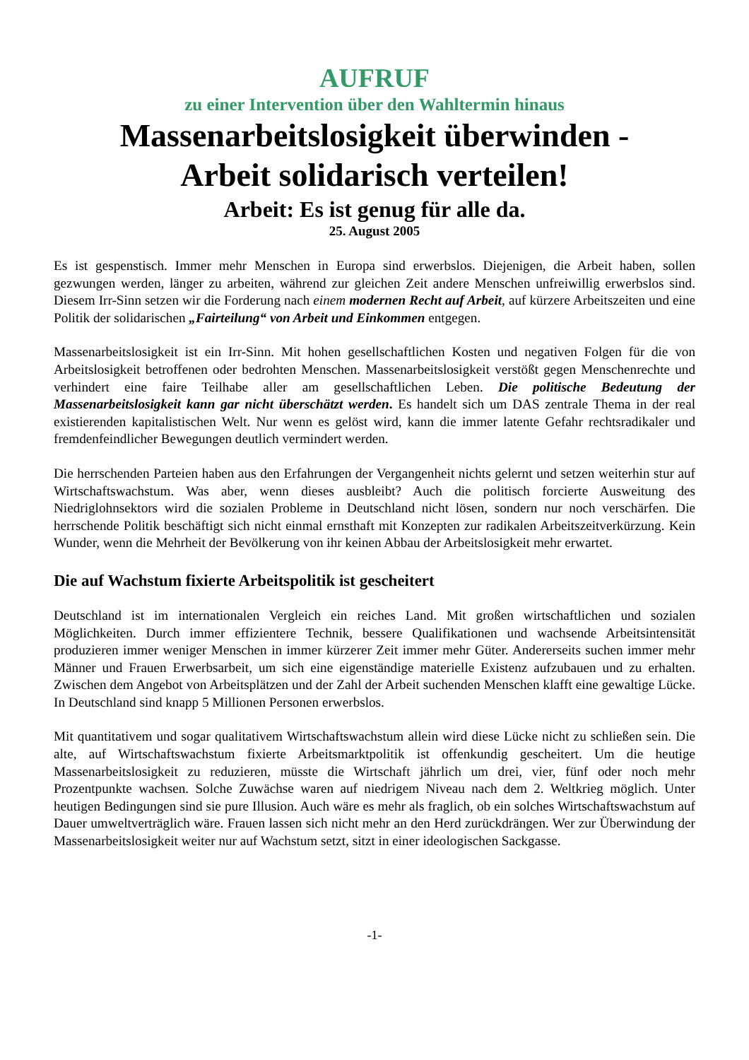AUFRUF
zu einer Intervention über den Wahltermin hinaus
Massenarbeitslosigkeit überwinden -
Arbeit solidarisch verteilen!
Arbeit: Es ist genug für alle da.
25. August 2005
Es ist gespenstisch. Immer mehr Menschen in Europa sind erwerbslos. Diejenigen, die Arbeit haben, sollen gezwungen werden, länger zu arbeiten, während zur gleichen Zeit andere Menschen unfreiwillig erwerbslos sind. Diesem Irr-Sinn setzen wir die Forderung nach einem modernen Recht auf Arbeit, auf kürzere Arbeitszeiten und eine Politik der solidarischen „Fairteilung“ von Arbeit und Einkommen entgegen.
Massenarbeitslosigkeit ist ein Irr-Sinn. Mit hohen gesellschaftlichen Kosten und negativen Folgen für die von Arbeitslosigkeit betroffenen oder bedrohten Menschen. Massenarbeitslosigkeit verstößt gegen Menschenrechte und verhindert eine faire Teilhabe aller am gesellschaftlichen Leben. Die politische Bedeutung der Massenarbeitslosigkeit kann gar nicht überschätzt werden. Es handelt sich um DAS zentrale Thema in der real existierenden kapitalistischen Welt. Nur wenn es gelöst wird, kann die immer latente Gefahr rechtsradikaler und fremdenfeindlicher Bewegungen deutlich vermindert werden.
Die herrschenden Parteien haben aus den Erfahrungen der Vergangenheit nichts gelernt und setzen weiterhin stur auf Wirtschaftswachstum. Was aber, wenn dieses ausbleibt? Auch die politisch forcierte Ausweitung des Niedriglohnsektors wird die sozialen Probleme in Deutschland nicht lösen, sondern nur noch verschärfen. Die herrschende Politik beschäftigt sich nicht einmal ernsthaft mit Konzepten zur radikalen Arbeitszeitverkürzung. Kein Wunder, wenn die Mehrheit der Bevölkerung von ihr keinen Abbau der Arbeitslosigkeit mehr erwartet.
Die auf Wachstum fixierte Arbeitspolitik ist gescheitert
Deutschland ist im internationalen Vergleich ein reiches Land. Mit großen wirtschaftlichen und sozialen Möglichkeiten. Durch immer effizientere Technik, bessere Qualifikationen und wachsende Arbeitsintensität produzieren immer weniger Menschen in immer kürzerer Zeit immer mehr Güter. Andererseits suchen immer mehr Männer und Frauen Erwerbsarbeit, um sich eine eigenständige materielle Existenz aufzubauen und zu erhalten. Zwischen dem Angebot von Arbeitsplätzen und der Zahl der Arbeit suchenden Menschen klafft eine gewaltige Lücke. In Deutschland sind knapp 5 Millionen Personen erwerbslos.
Mit quantitativem und sogar qualitativem Wirtschaftswachstum allein wird diese Lücke nicht zu schließen sein. Die alte, auf Wirtschaftswachstum fixierte Arbeitsmarktpolitik ist offenkundig gescheitert. Um die heutige Massenarbeitslosigkeit zu reduzieren, müsste die Wirtschaft jährlich um drei, vier, fünf oder noch mehr Prozentpunkte wachsen. Solche Zuwächse waren auf niedrigem Niveau nach dem 2. Weltkrieg möglich. Unter heutigen Bedingungen sind sie pure Illusion. Auch wäre es mehr als fraglich, ob ein solches Wirtschaftswachstum auf Dauer umweltverträglich wäre. Frauen lassen sich nicht mehr an den Herd zurückdrängen. Wer zur Überwindung der Massenarbeitslosigkeit weiter nur auf Wachstum setzt, sitzt in einer ideologischen Sackgasse.
-1-